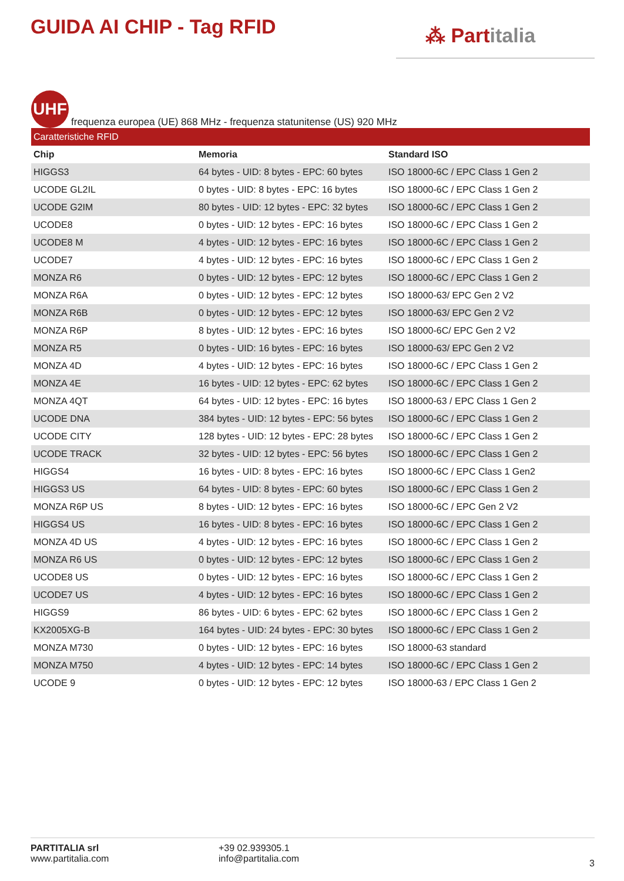GUIDA AI CHIP - Tag RFID
⁂ Partitalia
UHF
frequenza europea (UE) 868 MHz - frequenza statunitense (US) 920 MHz
| Caratteristiche RFID | | |
| Chip | Memoria | Standard ISO |
| HIGGS3 | 64 bytes - UID: 8 bytes - EPC: 60 bytes | ISO 18000-6C / EPC Class 1 Gen 2 |
| UCODE GL2IL | 0 bytes - UID: 8 bytes - EPC: 16 bytes | ISO 18000-6C / EPC Class 1 Gen 2 |
| UCODE G2IM | 80 bytes - UID: 12 bytes - EPC: 32 bytes | ISO 18000-6C / EPC Class 1 Gen 2 |
| UCODE8 | 0 bytes - UID: 12 bytes - EPC: 16 bytes | ISO 18000-6C / EPC Class 1 Gen 2 |
| UCODE8 M | 4 bytes - UID: 12 bytes - EPC: 16 bytes | ISO 18000-6C / EPC Class 1 Gen 2 |
| UCODE7 | 4 bytes - UID: 12 bytes - EPC: 16 bytes | ISO 18000-6C / EPC Class 1 Gen 2 |
| MONZA R6 | 0 bytes - UID: 12 bytes - EPC: 12 bytes | ISO 18000-6C / EPC Class 1 Gen 2 |
| MONZA R6A | 0 bytes - UID: 12 bytes - EPC: 12 bytes | ISO 18000-63/ EPC Gen 2 V2 |
| MONZA R6B | 0 bytes - UID: 12 bytes - EPC: 12 bytes | ISO 18000-63/ EPC Gen 2 V2 |
| MONZA R6P | 8 bytes - UID: 12 bytes - EPC: 16 bytes | ISO 18000-6C/ EPC Gen 2 V2 |
| MONZA R5 | 0 bytes - UID: 16 bytes - EPC: 16 bytes | ISO 18000-63/ EPC Gen 2 V2 |
| MONZA 4D | 4 bytes - UID: 12 bytes - EPC: 16 bytes | ISO 18000-6C / EPC Class 1 Gen 2 |
| MONZA 4E | 16 bytes - UID: 12 bytes - EPC: 62 bytes | ISO 18000-6C / EPC Class 1 Gen 2 |
| MONZA 4QT | 64 bytes - UID: 12 bytes - EPC: 16 bytes | ISO 18000-63 / EPC Class 1 Gen 2 |
| UCODE DNA | 384 bytes - UID: 12 bytes - EPC: 56 bytes | ISO 18000-6C / EPC Class 1 Gen 2 |
| UCODE CITY | 128 bytes - UID: 12 bytes - EPC: 28 bytes | ISO 18000-6C / EPC Class 1 Gen 2 |
| UCODE TRACK | 32 bytes - UID: 12 bytes - EPC: 56 bytes | ISO 18000-6C / EPC Class 1 Gen 2 |
| HIGGS4 | 16 bytes - UID: 8 bytes - EPC: 16 bytes | ISO 18000-6C / EPC Class 1 Gen2 |
| HIGGS3 US | 64 bytes - UID: 8 bytes - EPC: 60 bytes | ISO 18000-6C / EPC Class 1 Gen 2 |
| MONZA R6P US | 8 bytes - UID: 12 bytes - EPC: 16 bytes | ISO 18000-6C / EPC Gen 2 V2 |
| HIGGS4 US | 16 bytes - UID: 8 bytes - EPC: 16 bytes | ISO 18000-6C / EPC Class 1 Gen 2 |
| MONZA 4D US | 4 bytes - UID: 12 bytes - EPC: 16 bytes | ISO 18000-6C / EPC Class 1 Gen 2 |
| MONZA R6 US | 0 bytes - UID: 12 bytes - EPC: 12 bytes | ISO 18000-6C / EPC Class 1 Gen 2 |
| UCODE8 US | 0 bytes - UID: 12 bytes - EPC: 16 bytes | ISO 18000-6C / EPC Class 1 Gen 2 |
| UCODE7 US | 4 bytes - UID: 12 bytes - EPC: 16 bytes | ISO 18000-6C / EPC Class 1 Gen 2 |
| HIGGS9 | 86 bytes - UID: 6 bytes - EPC: 62 bytes | ISO 18000-6C / EPC Class 1 Gen 2 |
| KX2005XG-B | 164 bytes - UID: 24 bytes - EPC: 30 bytes | ISO 18000-6C / EPC Class 1 Gen 2 |
| MONZA M730 | 0 bytes - UID: 12 bytes - EPC: 16 bytes | ISO 18000-63 standard |
| MONZA M750 | 4 bytes - UID: 12 bytes - EPC: 14 bytes | ISO 18000-6C / EPC Class 1 Gen 2 |
| UCODE 9 | 0 bytes - UID: 12 bytes - EPC: 12 bytes | ISO 18000-63 / EPC Class 1 Gen 2 |
PARTITALIA srl
www.partitalia.com
+39 02.939305.1
info@partitalia.com
3